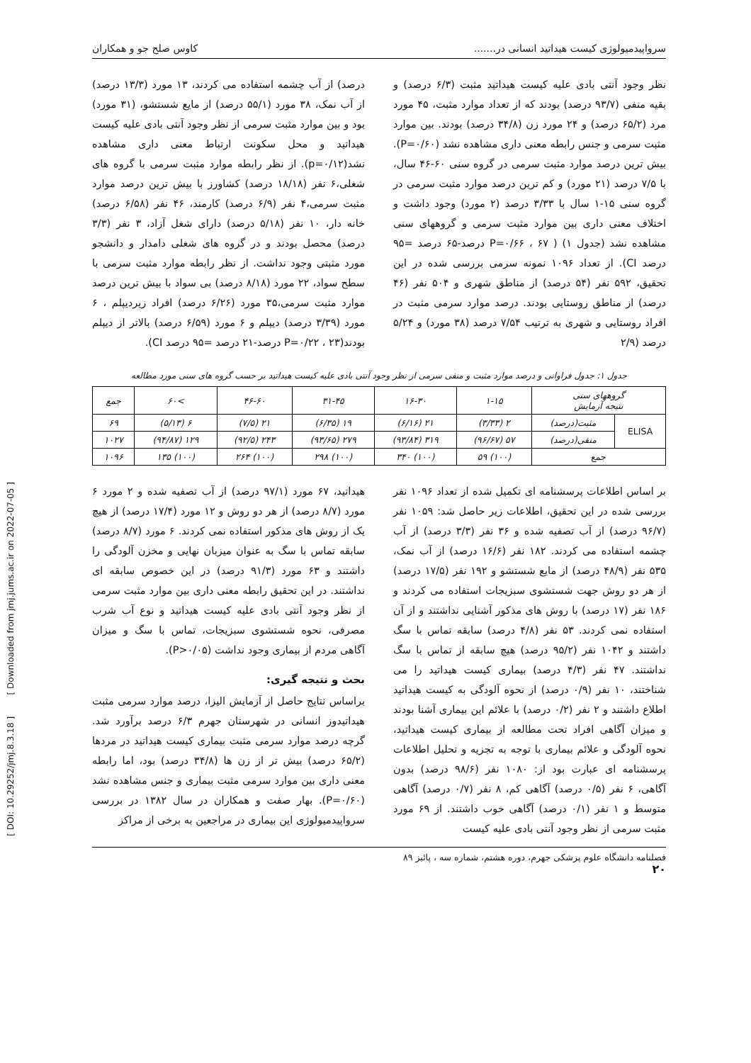سرواپیدمیولوژی کیست هیداتید انسانی در....... کاوس صلح جو و همکاران
نظر وجود آنتی بادی علیه کیست هیداتید مثبت (۶/۳ درصد) و بقیه منفی (۹۳/۷ درصد) بودند که از تعداد موارد مثبت، ۴۵ مورد مرد (۶۵/۲ درصد) و ۲۴ مورد زن (۳۴/۸ درصد) بودند. بین موارد مثبت سرمی و جنس رابطه معنی داری مشاهده نشد (P=۰/۶۰). بیش ترین درصد موارد مثبت سرمی در گروه سنی ۶۰-۴۶ سال، با ۷/۵ درصد (۲۱ مورد) و کم ترین درصد موارد مثبت سرمی در گروه سنی ۱۵-۱ سال با ۳/۳۳ درصد (۲ مورد) وجود داشت و اختلاف معنی داری بین موارد مثبت سرمی و گروههای سنی مشاهده نشد (جدول ۱) ( P=۰/۶۶ ، ۶۷ درصد-۶۵ درصد =۹۵ درصد CI). از تعداد ۱۰۹۶ نمونه سرمی بررسی شده در این تحقیق، ۵۹۲ نفر (۵۴ درصد) از مناطق شهری و ۵۰۴ نفر (۴۶ درصد) از مناطق روستایی بودند. درصد موارد سرمی مثبت در افراد روستایی و شهری به ترتیب ۷/۵۴ درصد (۳۸ مورد) و ۵/۲۴ درصد (۲/۹
درصد) از آب چشمه استفاده می کردند، ۱۳ مورد (۱۳/۳ درصد) از آب نمک، ۳۸ مورد (۵۵/۱ درصد) از مایع شستشو، (۳۱ مورد) بود و بین موارد مثبت سرمی از نظر وجود آنتی بادی علیه کیست هیداتید و محل سکونت ارتباط معنی داری مشاهده نشد(p=۰/۱۲). از نظر رابطه موارد مثبت سرمی با گروه های شغلی،۶ نفر (۱۸/۱۸ درصد) کشاورز با بیش ترین درصد موارد مثبت سرمی،۴ نفر (۶/۹ درصد) کارمند، ۴۶ نفر (۶/۵۸ درصد) خانه دار، ۱۰ نفر (۵/۱۸ درصد) دارای شغل آزاد، ۳ نفر (۳/۳ درصد) محصل بودند و در گروه های شغلی دامدار و دانشجو مورد مثبتی وجود نداشت. از نظر رابطه موارد مثبت سرمی با سطح سواد، ۲۲ مورد (۸/۱۸ درصد) بی سواد با بیش ترین درصد موارد مثبت سرمی،۳۵ مورد (۶/۲۶ درصد) افراد زیردیپلم ، ۶ مورد (۳/۳۹ درصد) دیپلم و ۶ مورد (۶/۵۹ درصد) بالاتر از دیپلم بودند(P=۰/۲۲ ، ۲۳ درصد-۲۱ درصد =۹۵ درصد CI).
جدول ۱: جدول فراوانی و درصد موارد مثبت و منفی سرمی از نظر وجود آنتی بادی علیه کیست هیداتید بر حسب گروه های سنی مورد مطالعه
| گروههای سنی نتیجه آزمایش | | ۱-۱۵ | ۱۶-۳۰ | ۳۱-۴۵ | ۴۶-۶۰ | >۶۰ | جمع |
| --- | --- | --- | --- | --- | --- | --- | --- |
| ELISA | مثبت(درصد) | ۲ (۳/۳۳) | ۲۱ (۶/۱۶) | ۱۹ (۶/۳۵) | ۲۱ (۷/۵) | ۶ (۵/۱۳) | ۶۹ |
| | منفی(درصد) | ۵۷ (۹۶/۶۷) | ۳۱۹ (۹۳/۸۴) | ۲۷۹ (۹۳/۶۵) | ۲۴۳ (۹۲/۵) | ۱۲۹ (۹۴/۸۷) | ۱۰۲۷ |
| جمع | | (۱۰۰) ۵۹ | (۱۰۰) ۳۴۰ | (۱۰۰) ۲۹۸ | (۱۰۰) ۲۶۴ | (۱۰۰) ۱۳۵ | ۱۰۹۶ |
بر اساس اطلاعات پرسشنامه ای تکمیل شده از تعداد ۱۰۹۶ نفر بررسی شده در این تحقیق، اطلاعات زیر حاصل شد: ۱۰۵۹ نفر (۹۶/۷ درصد) از آب تصفیه شده و ۳۶ نفر (۳/۳ درصد) از آب چشمه استفاده می کردند. ۱۸۲ نفر (۱۶/۶ درصد) از آب نمک، ۵۳۵ نفر (۴۸/۹ درصد) از مایع شستشو و ۱۹۲ نفر (۱۷/۵ درصد) از هر دو روش جهت شستشوی سبزیجات استفاده می کردند و ۱۸۶ نفر (۱۷ درصد) با روش های مذکور آشنایی نداشتند و از آن استفاده نمی کردند. ۵۳ نفر (۴/۸ درصد) سابقه تماس با سگ داشتند و ۱۰۴۲ نفر (۹۵/۲ درصد) هیچ سابقه از تماس با سگ نداشتند. ۴۷ نفر (۴/۳ درصد) بیماری کیست هیداتید را می شناختند، ۱۰ نفر (۰/۹ درصد) از نحوه آلودگی به کیست هیداتید اطلاع داشتند و ۲ نفر (۰/۲ درصد) با علائم این بیماری آشنا بودند و میزان آگاهی افراد تحت مطالعه از بیماری کیست هیداتید، نحوه آلودگی و علائم بیماری با توجه به تجزیه و تحلیل اطلاعات پرسشنامه ای عبارت بود از: ۱۰۸۰ نفر (۹۸/۶ درصد) بدون آگاهی، ۶ نفر (۰/۵ درصد) آگاهی کم، ۸ نفر (۰/۷ درصد) آگاهی متوسط و ۱ نفر (۰/۱ درصد) آگاهی خوب داشتند. از ۶۹ مورد مثبت سرمی از نظر وجود آنتی بادی علیه کیست
هیداتید، ۶۷ مورد (۹۷/۱ درصد) از آب تصفیه شده و ۲ مورد ۶ مورد (۸/۷ درصد) از هر دو روش و ۱۲ مورد (۱۷/۴ درصد) از هیچ یک از روش های مذکور استفاده نمی کردند. ۶ مورد (۸/۷ درصد) سابقه تماس با سگ به عنوان میزبان نهایی و مخزن آلودگی را داشتند و ۶۳ مورد (۹۱/۳ درصد) در این خصوص سابقه ای نداشتند. در این تحقیق رابطه معنی داری بین موارد مثبت سرمی از نظر وجود آنتی بادی علیه کیست هیداتید و نوع آب شرب مصرفی، نحوه شستشوی سبزیجات، تماس با سگ و میزان آگاهی مردم از بیماری وجود نداشت (P>۰/۰۵).
بحث و نتیجه گیری:
براساس نتایج حاصل از آزمایش الیزا، درصد موارد سرمی مثبت هیداتیدوز انسانی در شهرستان جهرم ۶/۳ درصد برآورد شد. گرچه درصد موارد سرمی مثبت بیماری کیست هیداتید در مردها (۶۵/۲ درصد) بیش تر از زن ها (۳۴/۸ درصد) بود، اما رابطه معنی داری بین موارد سرمی مثبت بیماری و جنس مشاهده نشد (P=۰/۶۰). بهار صفت و همکاران در سال ۱۳۸۲ در بررسی سرواپیدمیولوژی این بیماری در مراجعین به برخی از مراکز
فصلنامه دانشگاه علوم پزشکی جهرم، دوره هشتم، شماره سه ، پائیز ۸۹
۲۰
[ DOI: 10.29252/jmj.8.3.18 ] [ Downloaded from jmj.jums.ac.ir on 2022-07-05 ]